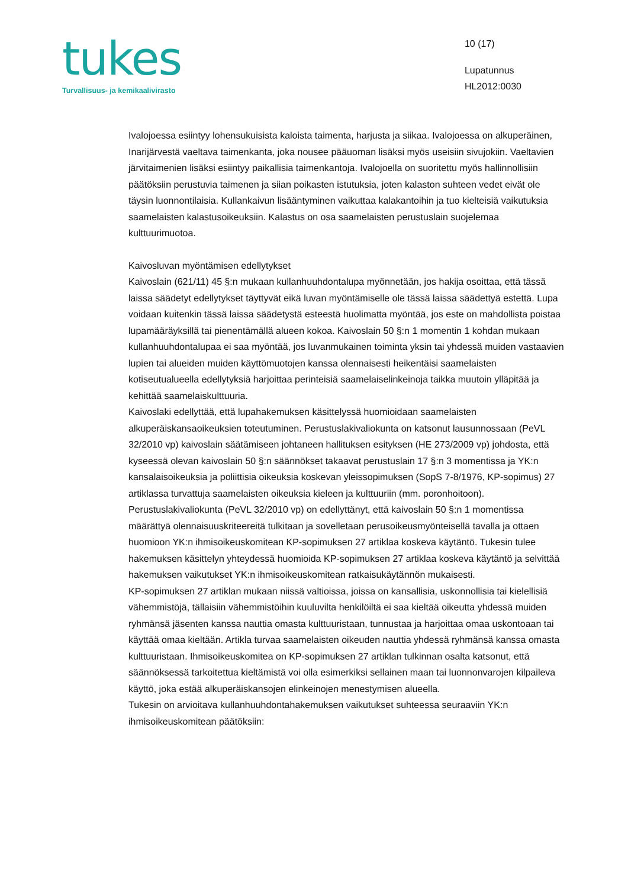tukes
Turvallisuus- ja kemikaalivirasto
10 (17)
Lupatunnus
HL2012:0030
Ivalojoessa esiintyy lohensukuisista kaloista taimenta, harjusta ja siikaa. Ivalojoessa on alkuperäinen, Inarijärvestä vaeltava taimenkanta, joka nousee pääuoman lisäksi myös useisiin sivujokiin. Vaeltavien järvitaimenien lisäksi esiintyy paikallisia taimenkantoja. Ivalojoella on suoritettu myös hallinnollisiin päätöksiin perustuvia taimenen ja siian poikasten istutuksia, joten kalaston suhteen vedet eivät ole täysin luonnontilaisia. Kullankaivun lisääntyminen vaikuttaa kalakantoihin ja tuo kielteisiä vaikutuksia saamelaisten kalastusoikeuksiin. Kalastus on osa saamelaisten perustuslain suojelemaa kulttuurimuotoa.
Kaivosluvan myöntämisen edellytykset
Kaivoslain (621/11) 45 §:n mukaan kullanhuuhdontalupa myönnetään, jos hakija osoittaa, että tässä laissa säädetyt edellytykset täyttyvät eikä luvan myöntämiselle ole tässä laissa säädettyä estettä. Lupa voidaan kuitenkin tässä laissa säädetystä esteestä huolimatta myöntää, jos este on mahdollista poistaa lupamääräyksillä tai pienentämällä alueen kokoa. Kaivoslain 50 §:n 1 momentin 1 kohdan mukaan kullanhuuhdontalupaa ei saa myöntää, jos luvanmukainen toiminta yksin tai yhdessä muiden vastaavien lupien tai alueiden muiden käyttömuotojen kanssa olennaisesti heikentäisi saamelaisten kotiseutualueella edellytyksiä harjoittaa perinteisiä saamelaiselinkeinoja taikka muutoin ylläpitää ja kehittää saamelaiskulttuuria.
Kaivoslaki edellyttää, että lupahakemuksen käsittelyssä huomioidaan saamelaisten alkuperäiskansaoikeuksien toteutuminen. Perustuslakivaliokunta on katsonut lausunnossaan (PeVL 32/2010 vp) kaivoslain säätämiseen johtaneen hallituksen esityksen (HE 273/2009 vp) johdosta, että kyseessä olevan kaivoslain 50 §:n säännökset takaavat perustuslain 17 §:n 3 momentissa ja YK:n kansalaisoikeuksia ja poliittisia oikeuksia koskevan yleissopimuksen (SopS 7-8/1976, KP-sopimus) 27 artiklassa turvattuja saamelaisten oikeuksia kieleen ja kulttuuriin (mm. poronhoitoon). Perustuslakivaliokunta (PeVL 32/2010 vp) on edellyttänyt, että kaivoslain 50 §:n 1 momentissa määrättyä olennaisuuskriteereitä tulkitaan ja sovelletaan perusoikeusmyönteisellä tavalla ja ottaen huomioon YK:n ihmisoikeuskomitean KP-sopimuksen 27 artiklaa koskeva käytäntö. Tukesin tulee hakemuksen käsittelyn yhteydessä huomioida KP-sopimuksen 27 artiklaa koskeva käytäntö ja selvittää hakemuksen vaikutukset YK:n ihmisoikeuskomitean ratkaisukäytännön mukaisesti.
KP-sopimuksen 27 artiklan mukaan niissä valtioissa, joissa on kansallisia, uskonnollisia tai kielellisiä vähemmistöjä, tällaisiin vähemmistöihin kuuluvilta henkilöiltä ei saa kieltää oikeutta yhdessä muiden ryhmänsä jäsenten kanssa nauttia omasta kulttuuristaan, tunnustaa ja harjoittaa omaa uskontoaan tai käyttää omaa kieltään. Artikla turvaa saamelaisten oikeuden nauttia yhdessä ryhmänsä kanssa omasta kulttuuristaan. Ihmisoikeuskomitea on KP-sopimuksen 27 artiklan tulkinnan osalta katsonut, että säännöksessä tarkoitettua kieltämistä voi olla esimerkiksi sellainen maan tai luonnonvarojen kilpaileva käyttö, joka estää alkuperäiskansojen elinkeinojen menestymisen alueella.
Tukesin on arvioitava kullanhuuhdontahakemuksen vaikutukset suhteessa seuraaviin YK:n ihmisoikeuskomitean päätöksiin: